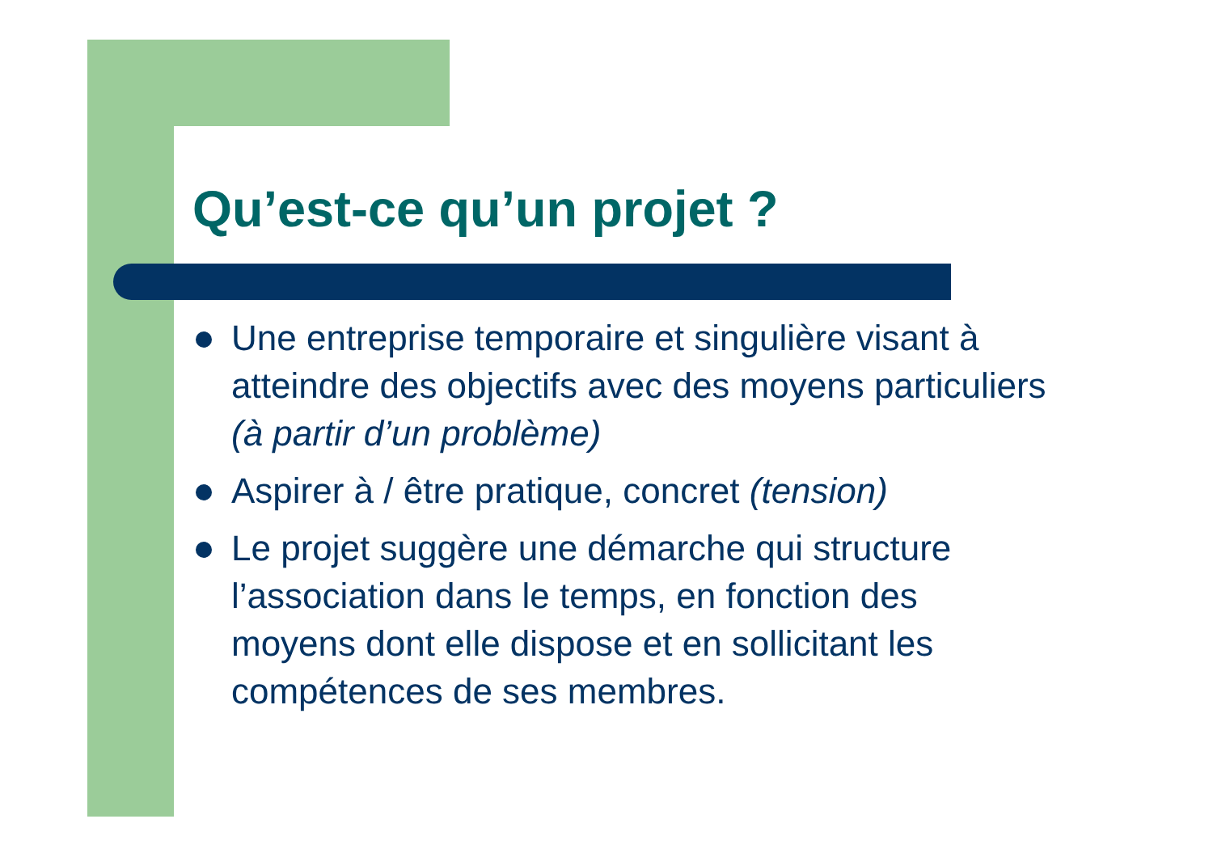Qu’est-ce qu’un projet ?
Une entreprise temporaire et singulière visant à atteindre des objectifs avec des moyens particuliers (à partir d’un problème)
Aspirer à / être pratique, concret (tension)
Le projet suggère une démarche qui structure l’association dans le temps, en fonction des moyens dont elle dispose et en sollicitant les compétences de ses membres.